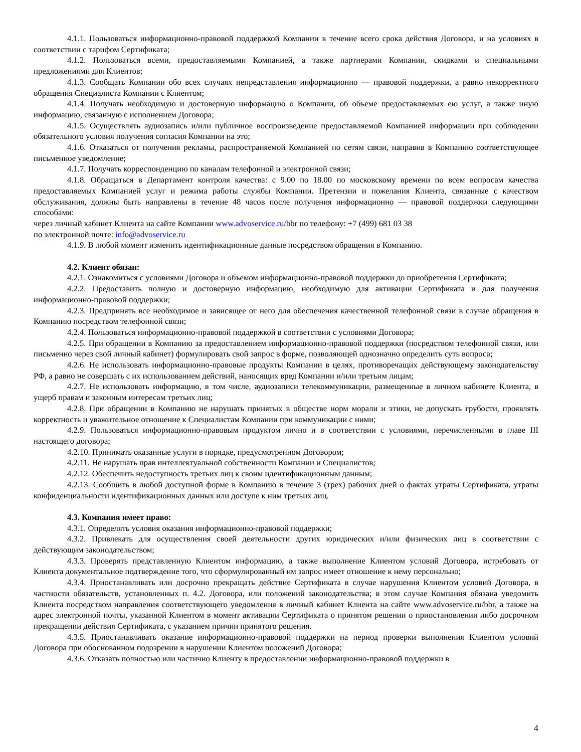4.1.1. Пользоваться информационно-правовой поддержкой Компании в течение всего срока действия Договора, и на условиях в соответствии с тарифом Сертификата;
4.1.2. Пользоваться всеми, предоставляемыми Компанией, а также партнерами Компании, скидками и специальными предложениями для Клиентов;
4.1.3. Сообщать Компании обо всех случаях непредставления информационно — правовой поддержки, а равно некорректного обращения Специалиста Компании с Клиентом;
4.1.4. Получать необходимую и достоверную информацию о Компании, об объеме предоставляемых ею услуг, а также иную информацию, связанную с исполнением Договора;
4.1.5. Осуществлять аудиозапись и/или публичное воспроизведение предоставляемой Компанией информации при соблюдении обязательного условия получения согласия Компании на это;
4.1.6. Отказаться от получения рекламы, распространяемой Компанией по сетям связи, направив в Компанию соответствующее письменное уведомление;
4.1.7. Получать корреспонденцию по каналам телефонной и электронной связи;
4.1.8. Обращаться в Департамент контроля качества: с 9.00 по 18.00 по московскому времени по всем вопросам качества предоставляемых Компанией услуг и режима работы службы Компании. Претензии и пожелания Клиента, связанные с качеством обслуживания, должны быть направлены в течение 48 часов после получения информационно — правовой поддержки следующими способами:
через личный кабинет Клиента на сайте Компании www.advoservice.ru/bbr по телефону: +7 (499) 681 03 38
по электронной почте: info@advoservice.ru
4.1.9. В любой момент изменить идентификационные данные посредством обращения в Компанию.
4.2. Клиент обязан:
4.2.1. Ознакомиться с условиями Договора и объемом информационно-правовой поддержки до приобретения Сертификата;
4.2.2. Предоставить полную и достоверную информацию, необходимую для активации Сертификата и для получения информационно-правовой поддержки;
4.2.3. Предпринять все необходимое и зависящее от него для обеспечения качественной телефонной связи в случае обращения в Компанию посредством телефонной связи;
4.2.4. Пользоваться информационно-правовой поддержкой в соответствии с условиями Договора;
4.2.5. При обращении в Компанию за предоставлением информационно-правовой поддержки (посредством телефонной связи, или письменно через свой личный кабинет) формулировать свой запрос в форме, позволяющей однозначно определить суть вопроса;
4.2.6. Не использовать информационно-правовые продукты Компании в целях, противоречащих действующему законодательству РФ, а равно не совершать с их использованием действий, наносящих вред Компании и/или третьим лицам;
4.2.7. Не использовать информацию, в том числе, аудиозаписи телекоммуникации, размещенные в личном кабинете Клиента, в ущерб правам и законным интересам третьих лиц;
4.2.8. При обращении в Компанию не нарушать принятых в обществе норм морали и этики, не допускать грубости, проявлять корректность и уважительное отношение к Специалистам Компании при коммуникации с ними;
4.2.9. Пользоваться информационно-правовым продуктом лично и в соответствии с условиями, перечисленными в главе III настоящего договора;
4.2.10. Принимать оказанные услуги в порядке, предусмотренном Договором;
4.2.11. Не нарушать прав интеллектуальной собственности Компании и Специалистов;
4.2.12. Обеспечить недоступность третьих лиц к своим идентификационным данным;
4.2.13. Сообщить в любой доступной форме в Компанию в течение 3 (трех) рабочих дней о фактах утраты Сертификата, утраты конфиденциальности идентификационных данных или доступе к ним третьих лиц.
4.3. Компания имеет право:
4.3.1. Определять условия оказания информационно-правовой поддержки;
4.3.2. Привлекать для осуществления своей деятельности других юридических и/или физических лиц в соответствии с действующим законодательством;
4.3.3. Проверять представленную Клиентом информацию, а также выполнение Клиентом условий Договора, истребовать от Клиента документальное подтверждение того, что сформулированный им запрос имеет отношение к нему персонально;
4.3.4. Приостанавливать или досрочно прекращать действие Сертификата в случае нарушения Клиентом условий Договора, в частности обязательств, установленных п. 4.2. Договора, или положений законодательства; в этом случае Компания обязана уведомить Клиента посредством направления соответствующего уведомления в личный кабинет Клиента на сайте www.advoservice.ru/bbr, а также на адрес электронной почты, указанной Клиентом в момент активации Сертификата о принятом решении о приостановлении либо досрочном прекращении действия Сертификата, с указанием причин принятого решения.
4.3.5. Приостанавливать оказание информационно-правовой поддержки на период проверки выполнения Клиентом условий Договора при обоснованном подозрении в нарушении Клиентом положений Договора;
4.3.6. Отказать полностью или частично Клиенту в предоставлении информационно-правовой поддержки в
4